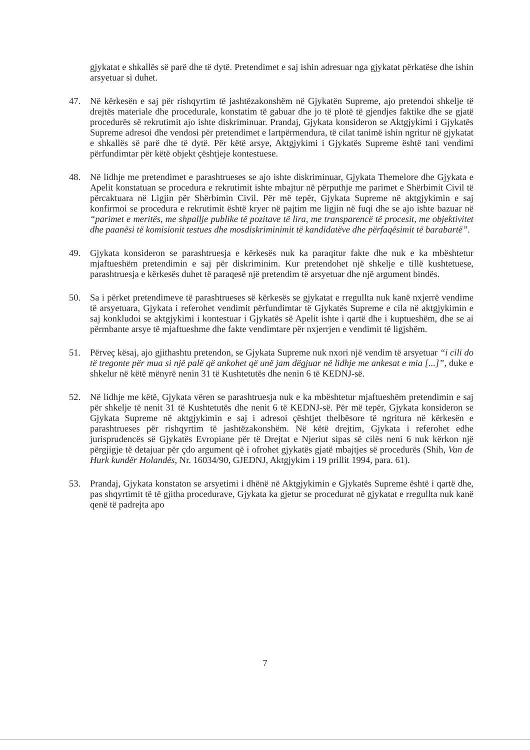gjykatat e shkallës së parë dhe të dytë. Pretendimet e saj ishin adresuar nga gjykatat përkatëse dhe ishin arsyetuar si duhet.
47. Në kërkesën e saj për rishqyrtim të jashtëzakonshëm në Gjykatën Supreme, ajo pretendoi shkelje të drejtës materiale dhe procedurale, konstatim të gabuar dhe jo të plotë të gjendjes faktike dhe se gjatë procedurës së rekrutimit ajo ishte diskriminuar. Prandaj, Gjykata konsideron se Aktgjykimi i Gjykatës Supreme adresoi dhe vendosi për pretendimet e lartpërmendura, të cilat tanimë ishin ngritur në gjykatat e shkallës së parë dhe të dytë. Për këtë arsye, Aktgjykimi i Gjykatës Supreme është tani vendimi përfundimtar për këtë objekt çështjeje kontestuese.
48. Në lidhje me pretendimet e parashtrueses se ajo ishte diskriminuar, Gjykata Themelore dhe Gjykata e Apelit konstatuan se procedura e rekrutimit ishte mbajtur në përputhje me parimet e Shërbimit Civil të përcaktuara në Ligjin për Shërbimin Civil. Për më tepër, Gjykata Supreme në aktgjykimin e saj konfirmoi se procedura e rekrutimit është kryer në pajtim me ligjin në fuqi dhe se ajo ishte bazuar në “parimet e meritës, me shpallje publike të pozitave të lira, me transparencë të procesit, me objektivitet dhe paanësi të komisionit testues dhe mosdiskriminimit të kandidatëve dhe përfaqësimit të barabartë”.
49. Gjykata konsideron se parashtruesja e kërkesës nuk ka paraqitur fakte dhe nuk e ka mbështetur mjaftueshëm pretendimin e saj për diskriminim. Kur pretendohet një shkelje e tillë kushtetuese, parashtruesja e kërkesës duhet të paraqesë një pretendim të arsyetuar dhe një argument bindës.
50. Sa i përket pretendimeve të parashtrueses së kërkesës se gjykatat e rregullta nuk kanë nxjerrë vendime të arsyetuara, Gjykata i referohet vendimit përfundimtar të Gjykatës Supreme e cila në aktgjykimin e saj konkludoi se aktgjykimi i kontestuar i Gjykatës së Apelit ishte i qartë dhe i kuptueshëm, dhe se ai përmbante arsye të mjaftueshme dhe fakte vendimtare për nxjerrjen e vendimit të ligjshëm.
51. Përveç kësaj, ajo gjithashtu pretendon, se Gjykata Supreme nuk nxori një vendim të arsyetuar “i cili do të tregonte për mua si një palë që ankohet që unë jam dëgjuar në lidhje me ankesat e mia [...]”, duke e shkelur në këtë mënyrë nenin 31 të Kushtetutës dhe nenin 6 të KEDNJ-së.
52. Në lidhje me këtë, Gjykata vëren se parashtruesja nuk e ka mbështetur mjaftueshëm pretendimin e saj për shkelje të nenit 31 të Kushtetutës dhe nenit 6 të KEDNJ-së. Për më tepër, Gjykata konsideron se Gjykata Supreme në aktgjykimin e saj i adresoi çështjet thelbësore të ngritura në kërkesën e parashtrueses për rishqyrtim të jashtëzakonshëm. Në këtë drejtim, Gjykata i referohet edhe jurisprudencës së Gjykatës Evropiane për të Drejtat e Njeriut sipas së cilës neni 6 nuk kërkon një përgjigje të detajuar për çdo argument që i ofrohet gjykatës gjatë mbajtjes së procedurës (Shih, Van de Hurk kundër Holandës, Nr. 16034/90, GJEDNJ, Aktgjykim i 19 prillit 1994, para. 61).
53. Prandaj, Gjykata konstaton se arsyetimi i dhënë në Aktgjykimin e Gjykatës Supreme është i qartë dhe, pas shqyrtimit të të gjitha procedurave, Gjykata ka gjetur se procedurat në gjykatat e rregullta nuk kanë qenë të padrejta apo
7